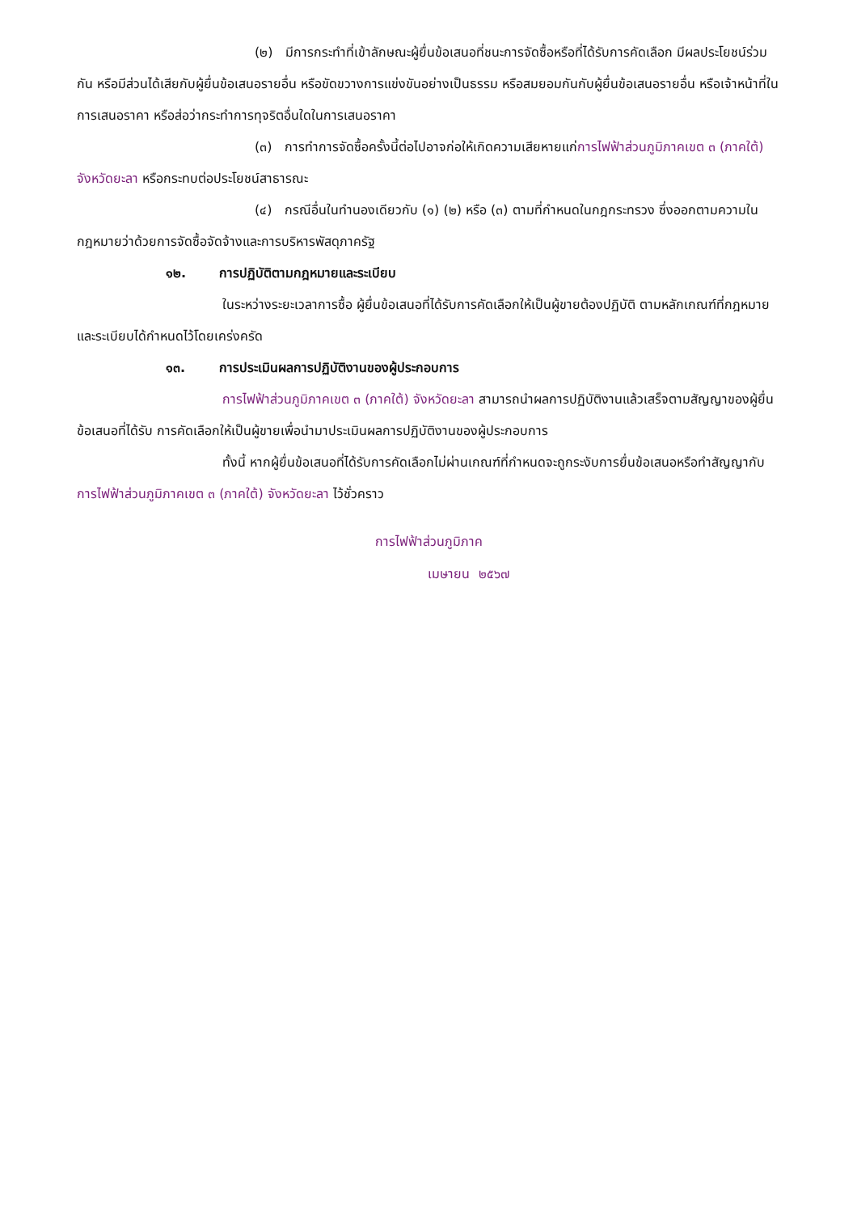(๒) มีการกระทำที่เข้าลักษณะผู้ยื่นข้อเสนอที่ชนะการจัดซื้อหรือที่ได้รับการคัดเลือก มีผลประโยชน์ร่วมกัน หรือมีส่วนได้เสียกับผู้ยื่นข้อเสนอรายอื่น หรือขัดขวางการแข่งขันอย่างเป็นธรรม หรือสมยอมกันกับผู้ยื่นข้อเสนอรายอื่น หรือเจ้าหน้าที่ในการเสนอราคา หรือส่อว่ากระทำการทุจริตอื่นใดในการเสนอราคา
(๓) การทำการจัดซื้อครั้งนี้ต่อไปอาจก่อให้เกิดความเสียหายแก่การไฟฟ้าส่วนภูมิภาคเขต ๓ (ภาคใต้) จังหวัดยะลา หรือกระทบต่อประโยชน์สาธารณะ
(๔) กรณีอื่นในทำนองเดียวกับ (๑) (๒) หรือ (๓) ตามที่กำหนดในกฎกระทรวง ซึ่งออกตามความในกฎหมายว่าด้วยการจัดซื้อจัดจ้างและการบริหารพัสดุภาครัฐ
๑๒. การปฏิบัติตามกฎหมายและระเบียบ
ในระหว่างระยะเวลาการซื้อ ผู้ยื่นข้อเสนอที่ได้รับการคัดเลือกให้เป็นผู้ขายต้องปฏิบัติ ตามหลักเกณฑ์ที่กฎหมายและระเบียบได้กำหนดไว้โดยเคร่งครัด
๑๓. การประเมินผลการปฏิบัติงานของผู้ประกอบการ
การไฟฟ้าส่วนภูมิภาคเขต ๓ (ภาคใต้) จังหวัดยะลา สามารถนำผลการปฏิบัติงานแล้วเสร็จตามสัญญาของผู้ยื่นข้อเสนอที่ได้รับ การคัดเลือกให้เป็นผู้ขายเพื่อนำมาประเมินผลการปฏิบัติงานของผู้ประกอบการ
ทั้งนี้ หากผู้ยื่นข้อเสนอที่ได้รับการคัดเลือกไม่ผ่านเกณฑ์ที่กำหนดจะถูกระงับการยื่นข้อเสนอหรือทำสัญญากับการไฟฟ้าส่วนภูมิภาคเขต ๓ (ภาคใต้) จังหวัดยะลา ไว้ชั่วคราว
การไฟฟ้าส่วนภูมิภาค
เมษายน ๒๕๖๗